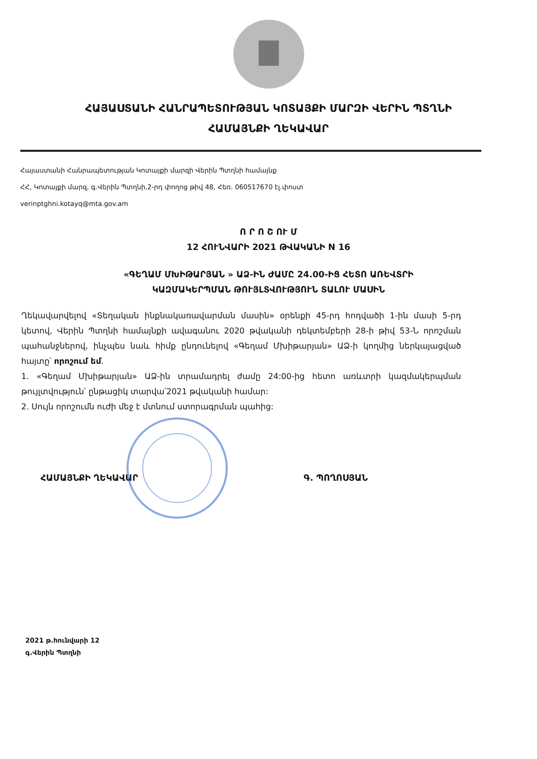ՀԱՅԱՍՏԱՆԻ ՀԱՆՐԱՊԵՏՈՒԹՅԱՆ ԿՈՏԱՅՔԻ ՄԱՐԶԻ ՎԵՐԻՆ ՊՏՂՆԻ
ՀԱՄԱՅՆՔԻ ՂԵԿԱՎԱՐ
Հայաստանի Հանրապետության Կոտայքի մարզի Վերին Պտղնի համայնք
ՀՀ, Կոտայքի մարզ, գ.Վերին Պտղնի,2-րդ փողոց թիվ 48, Հեռ. 060517670 էլ.փոստ
verinptghni.kotayq@mta.gov.am
Ո Ր Ո Շ ՈՒ Մ
12 ՀՈՒՆՎԱՐԻ 2021 ԹՎԱԿԱՆԻ N 16
«ԳԵՂԱՄ ՄԽԻԹԱՐՅԱՆ » ԱՁ-ԻՆ ԺԱՄԸ 24.00-ԻՑ ՀԵՏՈ ԱՌԵՎՏՐԻ
ԿԱԶՄԱԿԵՐՊՄԱՆ ԹՈՒՅԼՏՎՈՒԹՅՈՒՆ ՏԱԼՈՒ ՄԱՍԻՆ
Ղեկավարվելով «Տեղական ինքնակառավարման մասին» օրենքի 45-րդ հոդվածի 1-ին մասի 5-րդ կետով, Վերին Պտղնի համայնքի ավագանու 2020 թվականի դեկտեմբերի 28-ի թիվ 53-Ն որոշման պահանջներով, ինչպես նաև հիմք ընդունելով «Գեղամ Մխիթարյան» ԱՁ-ի կողմից ներկայացված հայտը՝ որոշում եմ.
1. «Գեղամ Մխիթարյան» ԱՁ-ին տրամադրել ժամը 24:00-ից հետո առևտրի կազմակերպման թույլտվություն՝ ընթացիկ տարվա՝2021 թվականի համար:
2. Սույն որոշումն ուժի մեջ է մտնում ստորագրման պահից:
ՀԱՄԱՅՆՔԻ ՂԵԿԱՎԱՐ Գ. ՊՈՂՈՍՅԱՆ
2021 թ.հունվարի 12
գ.Վերին Պտղնի